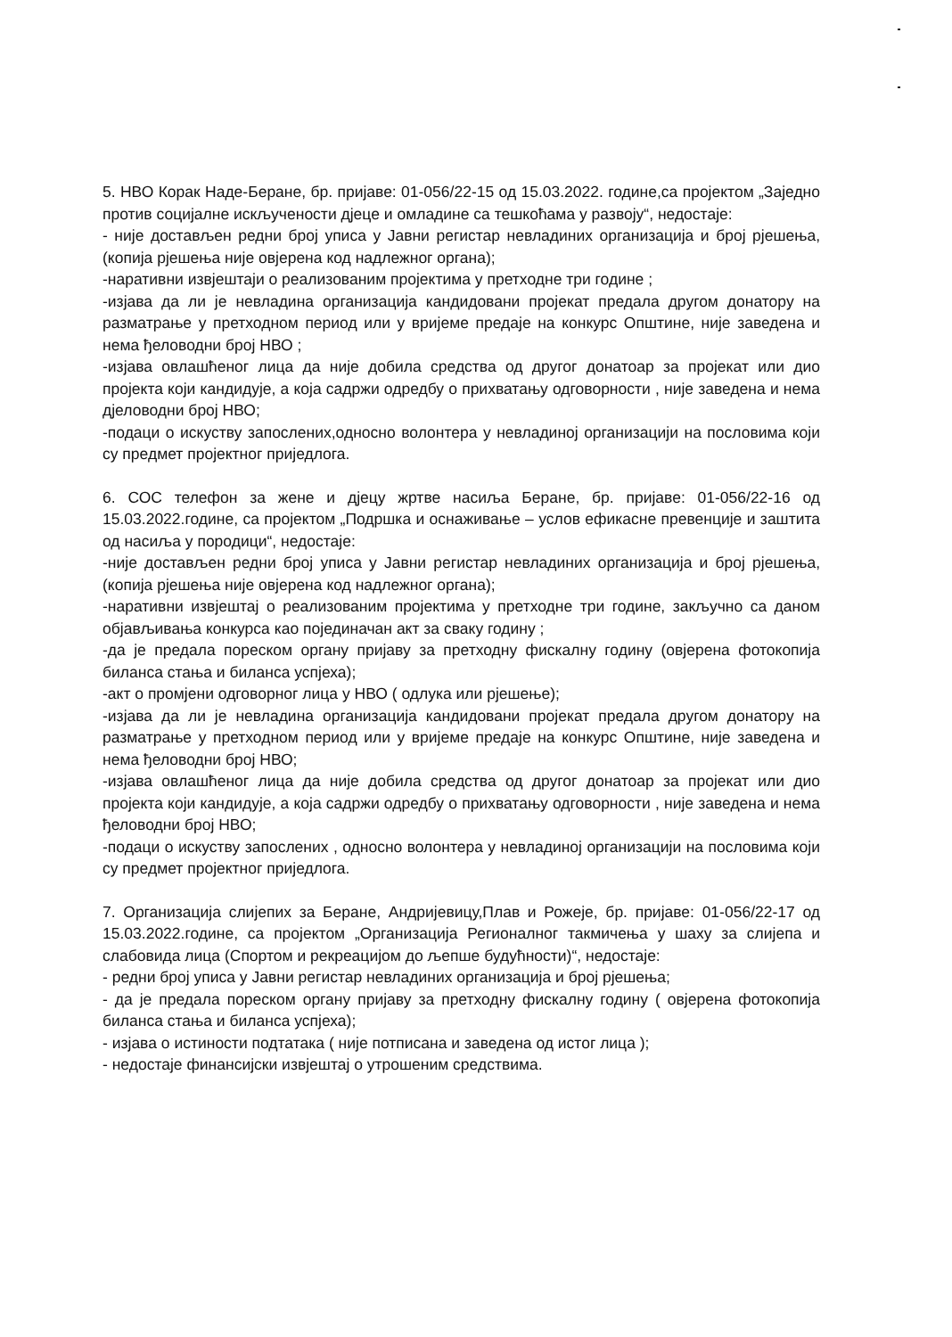5. НВО Корак Наде-Беране, бр. пријаве: 01-056/22-15 од 15.03.2022. године,са пројектом „Заједно против социјалне искључености дјеце и омладине са тешкоћама у развоју“, недостаје:
- није достављен редни број уписа у Јавни регистар невладиних организација и број рјешења,(копија рјешења није овјерена код надлежног органа);
-наративни извјештаји о реализованим пројектима у претходне три године ;
-изјава да ли је невладина организација кандидовани пројекат предала другом донатору на разматрање у претходном период или у вријеме предаје на конкурс Општине, није заведена и нема ђеловодни број НВО ;
-изјава овлашћеног лица да није добила средства од другог донатоар за пројекат или дио пројекта који кандидује, а која садржи одредбу о прихватању одговорности , није заведена и нема дјеловодни број НВО;
-подаци о искуству запослених,односно волонтера у невладиној организацији на пословима који су предмет пројектног приједлога.
6. СОС телефон за жене и дјецу жртве насиља Беране, бр. пријаве: 01-056/22-16 од 15.03.2022.године, са пројектом „Подршка и оснаживање – услов ефикасне превенције и заштита од насиља у породици“, недостаје:
-није достављен редни број уписа у Јавни регистар невладиних организација и број рјешења,(копија рјешења није овјерена код надлежног органа);
-наративни извјештај о реализованим пројектима у претходне три године, закључно са даном објављивања конкурса као појединачан акт за сваку годину ;
-да је предала пореском органу пријаву за претходну фискалну годину (овјерена фотокопија биланса стања и биланса успјеха);
-акт о промјени одговорног лица у НВО ( одлука или рјешење);
-изјава да ли је невладина организација кандидовани пројекат предала другом донатору на разматрање у претходном период или у вријеме предаје на конкурс Општине, није заведена и нема ђеловодни број НВО;
-изјава овлашћеног лица да није добила средства од другог донатоар за пројекат или дио пројекта који кандидује, а која садржи одредбу о прихватању одговорности , није заведена и нема ђеловодни број НВО;
-подаци о искуству запослених , односно волонтера у невладиној организацији на пословима који су предмет пројектног приједлога.
7. Организација слијепих за Беране, Андријевицу,Плав и Рожеје, бр. пријаве: 01-056/22-17 од 15.03.2022.године, са пројектом „Организација Регионалног такмичења у шаху за слијепа и слабовида лица (Спортом и рекреацијом до љепше будућности)“, недостаје:
- редни број уписа у Јавни регистар невладиних организација и број рјешења;
- да је предала пореском органу пријаву за претходну фискалну годину ( овјерена фотокопија биланса стања и биланса успјеха);
- изјава о истиности подтатака ( није потписана и заведена од истог лица );
- недостаје финансијски извјештај о утрошеним средствима.